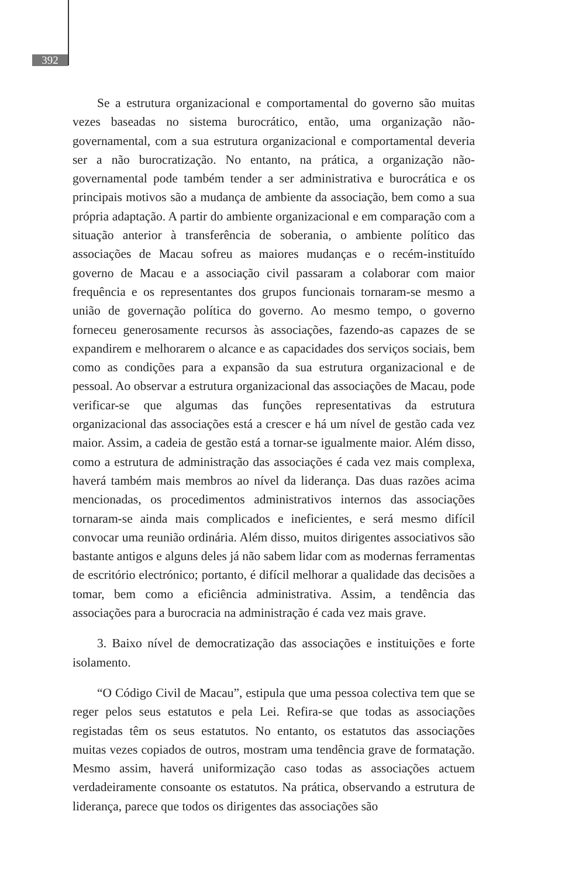392
Se a estrutura organizacional e comportamental do governo são muitas vezes baseadas no sistema burocrático, então, uma organização não-governamental, com a sua estrutura organizacional e comportamental deveria ser a não burocratização. No entanto, na prática, a organização não-governamental pode também tender a ser administrativa e burocrática e os principais motivos são a mudança de ambiente da associação, bem como a sua própria adaptação. A partir do ambiente organizacional e em comparação com a situação anterior à transferência de soberania, o ambiente político das associações de Macau sofreu as maiores mudanças e o recém-instituído governo de Macau e a associação civil passaram a colaborar com maior frequência e os representantes dos grupos funcionais tornaram-se mesmo a união de governação política do governo. Ao mesmo tempo, o governo forneceu generosamente recursos às associações, fazendo-as capazes de se expandirem e melhorarem o alcance e as capacidades dos serviços sociais, bem como as condições para a expansão da sua estrutura organizacional e de pessoal. Ao observar a estrutura organizacional das associações de Macau, pode verificar-se que algumas das funções representativas da estrutura organizacional das associações está a crescer e há um nível de gestão cada vez maior. Assim, a cadeia de gestão está a tornar-se igualmente maior. Além disso, como a estrutura de administração das associações é cada vez mais complexa, haverá também mais membros ao nível da liderança. Das duas razões acima mencionadas, os procedimentos administrativos internos das associações tornaram-se ainda mais complicados e ineficientes, e será mesmo difícil convocar uma reunião ordinária. Além disso, muitos dirigentes associativos são bastante antigos e alguns deles já não sabem lidar com as modernas ferramentas de escritório electrónico; portanto, é difícil melhorar a qualidade das decisões a tomar, bem como a eficiência administrativa. Assim, a tendência das associações para a burocracia na administração é cada vez mais grave.
3. Baixo nível de democratização das associações e instituições e forte isolamento.
“O Código Civil de Macau”, estipula que uma pessoa colectiva tem que se reger pelos seus estatutos e pela Lei. Refira-se que todas as associações registadas têm os seus estatutos. No entanto, os estatutos das associações muitas vezes copiados de outros, mostram uma tendência grave de formatação. Mesmo assim, haverá uniformização caso todas as associações actuem verdadeiramente consoante os estatutos. Na prática, observando a estrutura de liderança, parece que todos os dirigentes das associações são